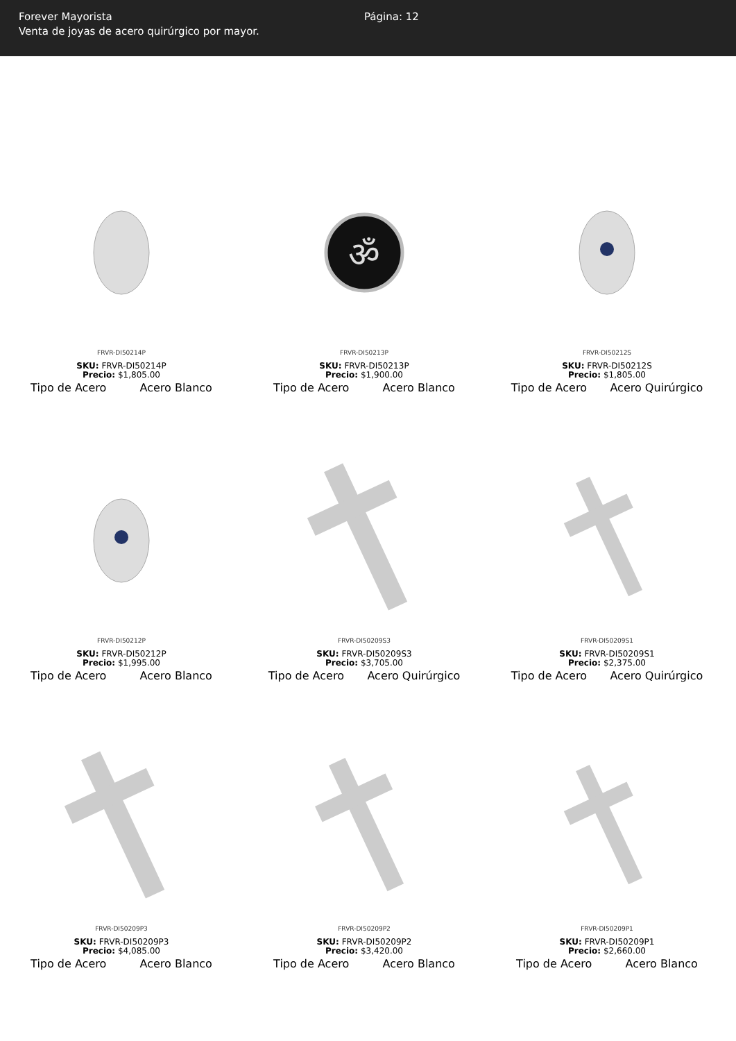Forever Mayorista
Venta de joyas de acero quirúrgico por mayor.
Página: 12
FRVR-DI50214P
SKU: FRVR-DI50214P
Precio: $1,805.00
Tipo de Acero Acero Blanco
ॐ
FRVR-DI50213P
SKU: FRVR-DI50213P
Precio: $1,900.00
Tipo de Acero Acero Blanco
FRVR-DI50212S
SKU: FRVR-DI50212S
Precio: $1,805.00
Tipo de Acero Acero Quirúrgico
FRVR-DI50212P
SKU: FRVR-DI50212P
Precio: $1,995.00
Tipo de Acero Acero Blanco
FRVR-DI50209S3
SKU: FRVR-DI50209S3
Precio: $3,705.00
Tipo de Acero Acero Quirúrgico
FRVR-DI50209S1
SKU: FRVR-DI50209S1
Precio: $2,375.00
Tipo de Acero Acero Quirúrgico
FRVR-DI50209P3
SKU: FRVR-DI50209P3
Precio: $4,085.00
Tipo de Acero Acero Blanco
FRVR-DI50209P2
SKU: FRVR-DI50209P2
Precio: $3,420.00
Tipo de Acero Acero Blanco
FRVR-DI50209P1
SKU: FRVR-DI50209P1
Precio: $2,660.00
Tipo de Acero Acero Blanco